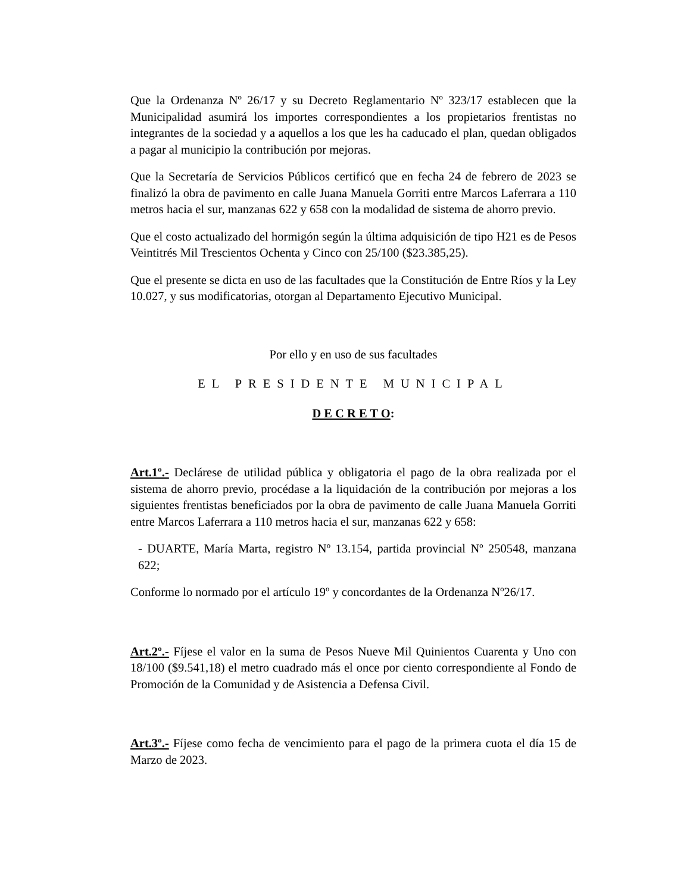Que la Ordenanza Nº 26/17 y su Decreto Reglamentario Nº 323/17 establecen que la Municipalidad asumirá los importes correspondientes a los propietarios frentistas no integrantes de la sociedad y a aquellos a los que les ha caducado el plan, quedan obligados a pagar al municipio la contribución por mejoras.
Que la Secretaría de Servicios Públicos certificó que en fecha 24 de febrero de 2023 se finalizó la obra de pavimento en calle Juana Manuela Gorriti entre Marcos Laferrara a 110 metros hacia el sur, manzanas 622 y 658 con la modalidad de sistema de ahorro previo.
Que el costo actualizado del hormigón según la última adquisición de tipo H21 es de Pesos Veintitrés Mil Trescientos Ochenta y Cinco con 25/100 ($23.385,25).
Que el presente se dicta en uso de las facultades que la Constitución de Entre Ríos y la Ley 10.027, y sus modificatorias, otorgan al Departamento Ejecutivo Municipal.
Por ello y en uso de sus facultades
EL PRESIDENTE MUNICIPAL
D E C R E T O:
Art.1º.- Declárese de utilidad pública y obligatoria el pago de la obra realizada por el sistema de ahorro previo, procédase a la liquidación de la contribución por mejoras a los siguientes frentistas beneficiados por la obra de pavimento de calle Juana Manuela Gorriti entre Marcos Laferrara a 110 metros hacia el sur, manzanas 622 y 658:
- DUARTE, María Marta, registro Nº 13.154, partida provincial Nº 250548, manzana 622;
Conforme lo normado por el artículo 19º y concordantes de la Ordenanza Nº26/17.
Art.2º.- Fíjese el valor en la suma de Pesos Nueve Mil Quinientos Cuarenta y Uno con 18/100 ($9.541,18) el metro cuadrado más el once por ciento correspondiente al Fondo de Promoción de la Comunidad y de Asistencia a Defensa Civil.
Art.3º.- Fíjese como fecha de vencimiento para el pago de la primera cuota el día 15 de Marzo de 2023.